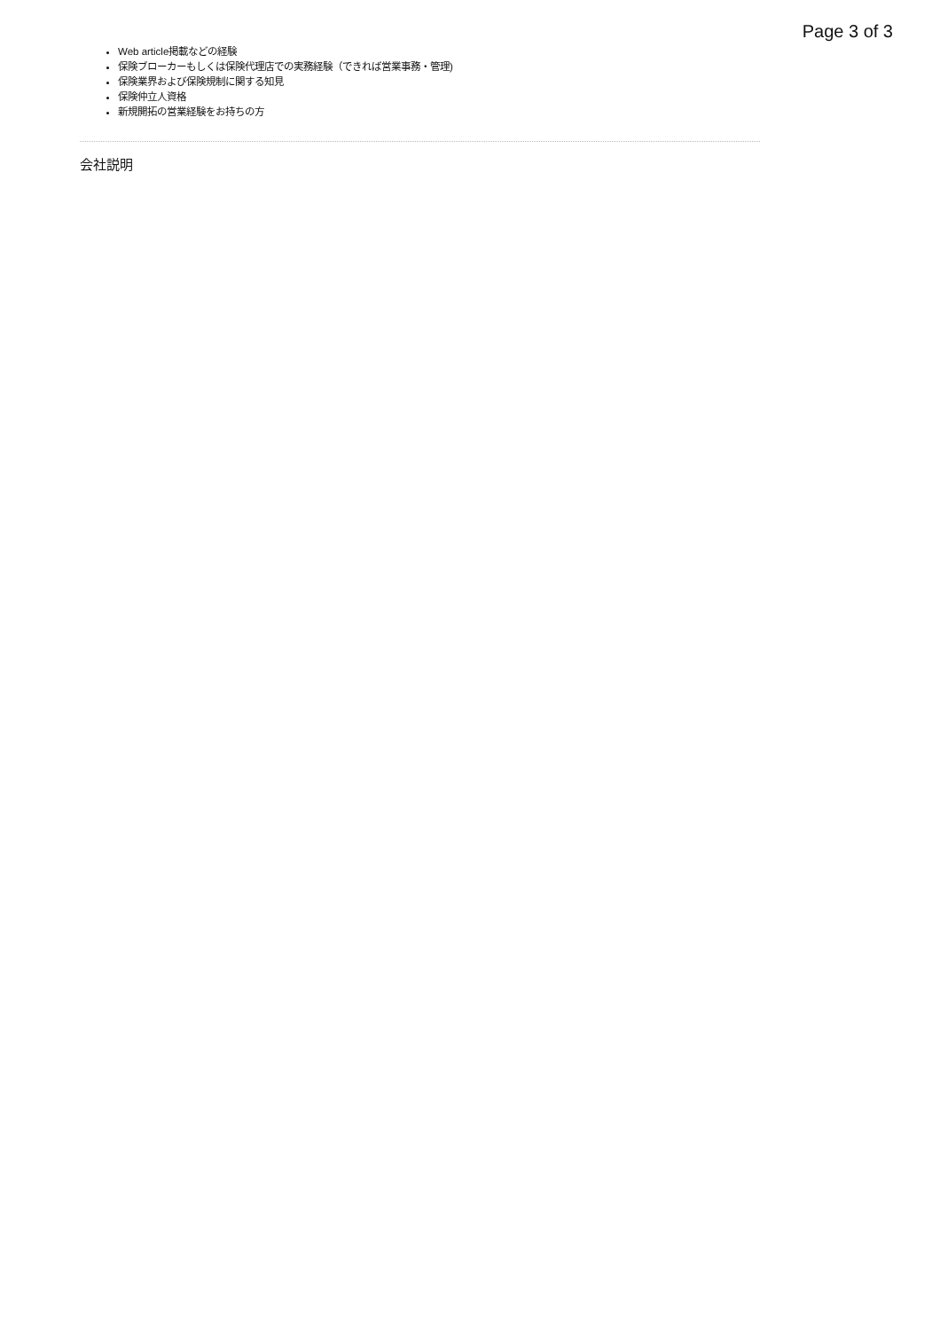Page 3 of 3
Web article掲載などの経験
保険ブローカーもしくは保険代理店での実務経験（できれば営業事務・管理)
保険業界および保険規制に関する知見
保険仲立人資格
新規開拓の営業経験をお持ちの方
会社説明